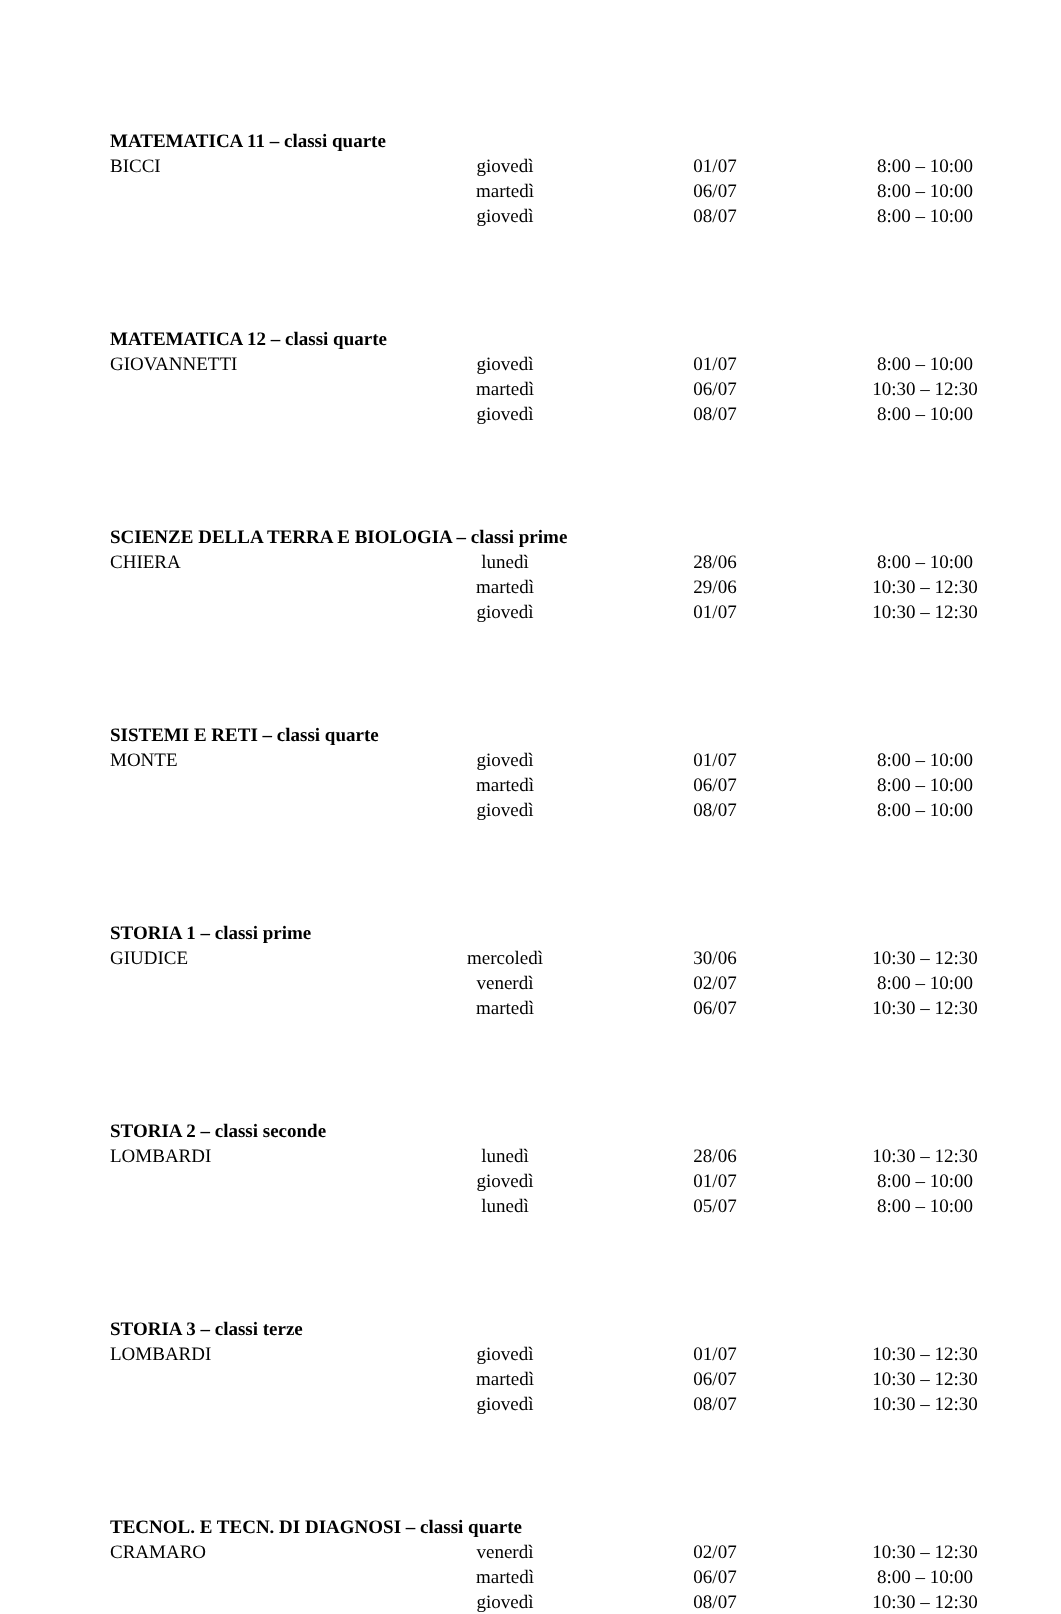| MATEMATICA 11 – classi quarte | | | |
| --- | --- | --- | --- |
| BICCI | giovedì | 01/07 | 8:00 – 10:00 |
| | martedì | 06/07 | 8:00 – 10:00 |
| | giovedì | 08/07 | 8:00 – 10:00 |
| MATEMATICA 12 – classi quarte | | | |
| GIOVANNETTI | giovedì | 01/07 | 8:00 – 10:00 |
| | martedì | 06/07 | 10:30 – 12:30 |
| | giovedì | 08/07 | 8:00 – 10:00 |
| SCIENZE DELLA TERRA E BIOLOGIA – classi prime | | | |
| CHIERA | lunedì | 28/06 | 8:00 – 10:00 |
| | martedì | 29/06 | 10:30 – 12:30 |
| | giovedì | 01/07 | 10:30 – 12:30 |
| SISTEMI E RETI – classi quarte | | | |
| MONTE | giovedì | 01/07 | 8:00 – 10:00 |
| | martedì | 06/07 | 8:00 – 10:00 |
| | giovedì | 08/07 | 8:00 – 10:00 |
| STORIA 1 – classi prime | | | |
| GIUDICE | mercoledì | 30/06 | 10:30 – 12:30 |
| | venerdì | 02/07 | 8:00 – 10:00 |
| | martedì | 06/07 | 10:30 – 12:30 |
| STORIA 2 – classi seconde | | | |
| LOMBARDI | lunedì | 28/06 | 10:30 – 12:30 |
| | giovedì | 01/07 | 8:00 – 10:00 |
| | lunedì | 05/07 | 8:00 – 10:00 |
| STORIA 3 – classi terze | | | |
| LOMBARDI | giovedì | 01/07 | 10:30 – 12:30 |
| | martedì | 06/07 | 10:30 – 12:30 |
| | giovedì | 08/07 | 10:30 – 12:30 |
| TECNOL. E TECN. DI DIAGNOSI – classi quarte | | | |
| CRAMARO | venerdì | 02/07 | 10:30 – 12:30 |
| | martedì | 06/07 | 8:00 – 10:00 |
| | giovedì | 08/07 | 10:30 – 12:30 |